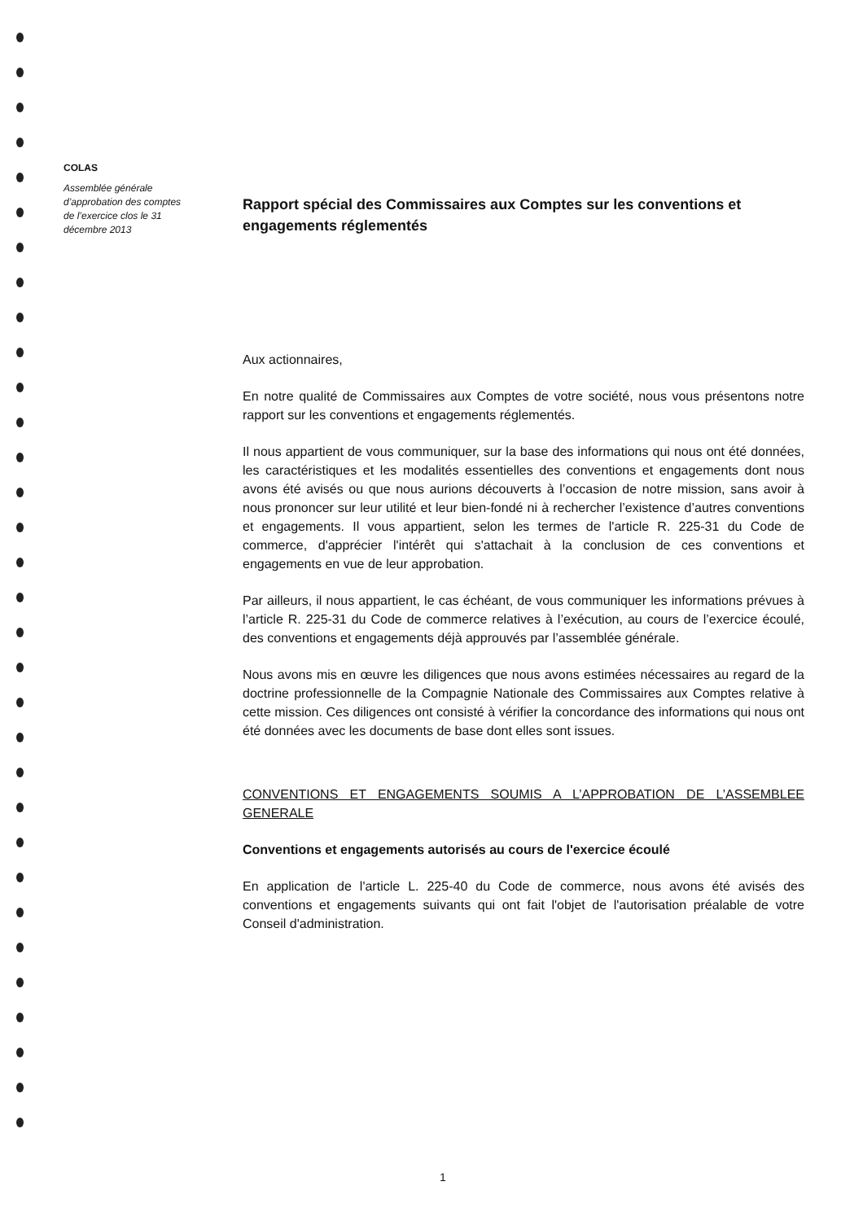COLAS
Assemblée générale d’approbation des comptes de l’exercice clos le 31 décembre 2013
Rapport spécial des Commissaires aux Comptes sur les conventions et engagements réglementés
Aux actionnaires,
En notre qualité de Commissaires aux Comptes de votre société, nous vous présentons notre rapport sur les conventions et engagements réglementés.
Il nous appartient de vous communiquer, sur la base des informations qui nous ont été données, les caractéristiques et les modalités essentielles des conventions et engagements dont nous avons été avisés ou que nous aurions découverts à l’occasion de notre mission, sans avoir à nous prononcer sur leur utilité et leur bien-fondé ni à rechercher l’existence d’autres conventions et engagements. Il vous appartient, selon les termes de l'article R. 225-31 du Code de commerce, d'apprécier l'intérêt qui s'attachait à la conclusion de ces conventions et engagements en vue de leur approbation.
Par ailleurs, il nous appartient, le cas échéant, de vous communiquer les informations prévues à l’article R. 225-31 du Code de commerce relatives à l’exécution, au cours de l’exercice écoulé, des conventions et engagements déjà approuvés par l’assemblée générale.
Nous avons mis en œuvre les diligences que nous avons estimées nécessaires au regard de la doctrine professionnelle de la Compagnie Nationale des Commissaires aux Comptes relative à cette mission. Ces diligences ont consisté à vérifier la concordance des informations qui nous ont été données avec les documents de base dont elles sont issues.
CONVENTIONS ET ENGAGEMENTS SOUMIS A L’APPROBATION DE L’ASSEMBLEE GENERALE
Conventions et engagements autorisés au cours de l'exercice écoulé
En application de l'article L. 225-40 du Code de commerce, nous avons été avisés des conventions et engagements suivants qui ont fait l'objet de l'autorisation préalable de votre Conseil d'administration.
1